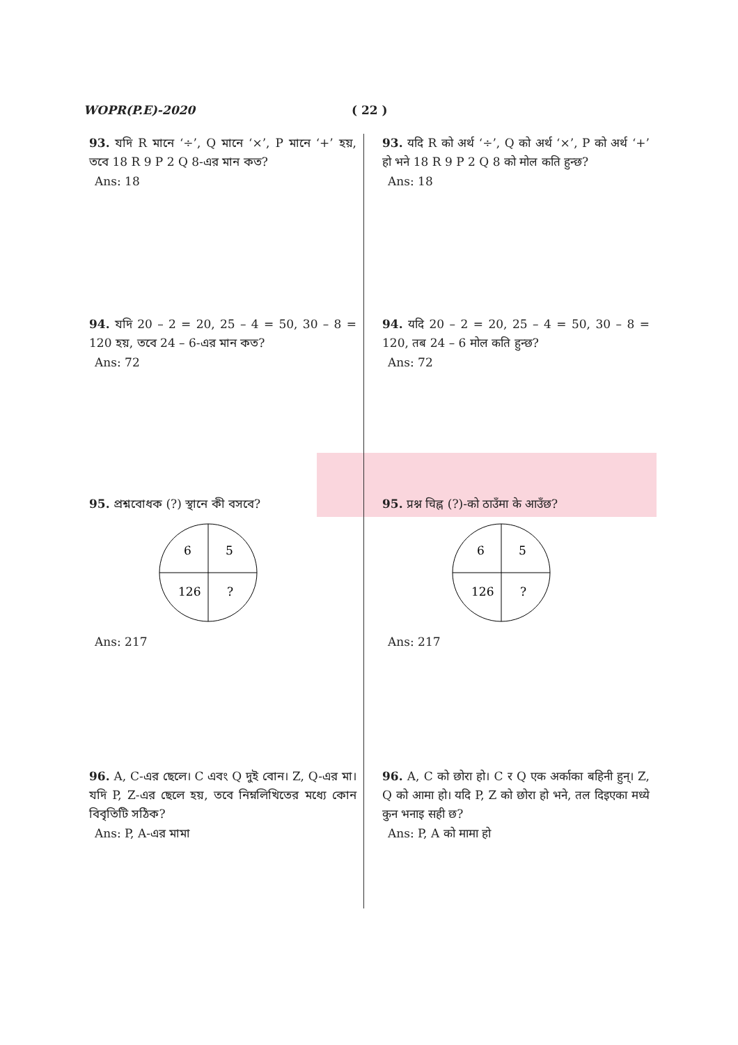WOPR(P.E)-2020 ( 22 )
93. যদি R মানে ‘÷’, Q মানে ‘×’, P মানে ‘+’ হয়, তবে 18 R 9 P 2 Q 8-এর মান কত?
Ans: 18
94. যদি 20 – 2 = 20, 25 – 4 = 50, 30 – 8 = 120 হয়, তবে 24 – 6-এর মান কত?
Ans: 72
95. প্রশ্নবোধক (?) স্থানে কী বসবে?
6
5
126
?
Ans: 217
96. A, C-এর ছেলে। C এবং Q দুই বোন। Z, Q-এর মা। যদি P, Z-এর ছেলে হয়, তবে নিম্নলিখিতের মধ্যে কোন বিবৃতিটি সঠিক?
Ans: P, A-এর মামা
93. यदि R को अर्थ ‘÷’, Q को अर्थ ‘×’, P को अर्थ ‘+’ हो भने 18 R 9 P 2 Q 8 को मोल कति हुन्छ?
Ans: 18
94. यदि 20 – 2 = 20, 25 – 4 = 50, 30 – 8 = 120, तब 24 – 6 मोल कति हुन्छ?
Ans: 72
95. प्रश्न चिह्न (?)-को ठाउँमा के आउँछ?
6
5
126
?
Ans: 217
96. A, C को छोरा हो। C र Q एक अर्काका बहिनी हुन्। Z, Q को आमा हो। यदि P, Z को छोरा हो भने, तल दिइएका मध्ये कुन भनाइ सही छ?
Ans: P, A को मामा हो